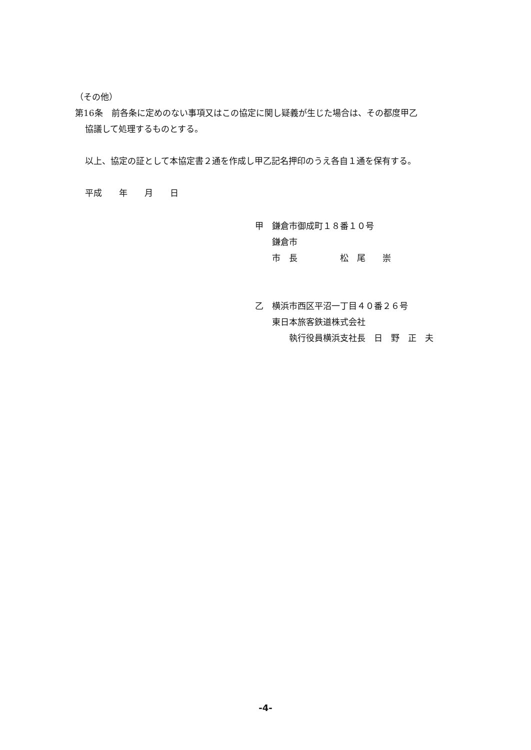（その他）
第16条　前各条に定めのない事項又はこの協定に関し疑義が生じた場合は、その都度甲乙
協議して処理するものとする。
以上、協定の証として本協定書２通を作成し甲乙記名押印のうえ各自１通を保有する。
平成　　年　　月　　日
甲　鎌倉市御成町１８番１０号
　　鎌倉市
　　市　長　　　　　松　尾　　崇
乙　横浜市西区平沼一丁目４０番２６号
　　東日本旅客鉄道株式会社
　　　　執行役員横浜支社長　日　野　正　夫
-4-